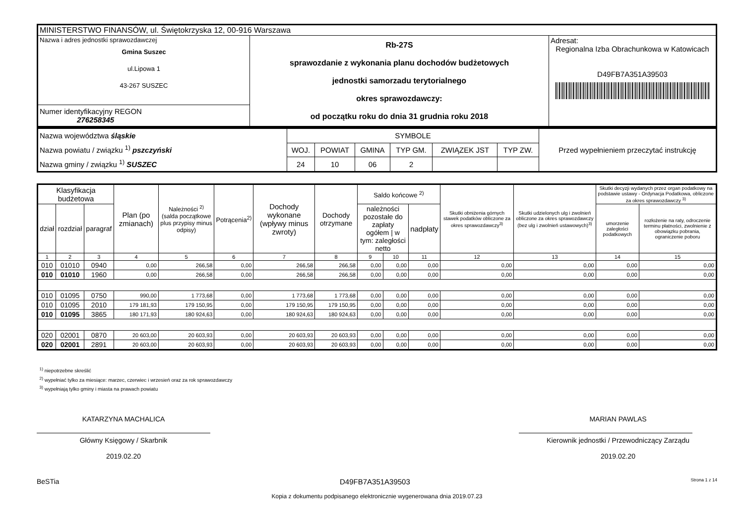| MINISTERSTWO FINANSÓW, ul. Świętokrzyska 12, 00-916 Warszawa | | |
| Nazwa i adres jednostki sprawozdawczej Gmina Suszec ul.Lipowa 1 43-267 SUSZEC | Rb-27S sprawozdanie z wykonania planu dochodów budżetowych jednostki samorzadu terytorialnego okres sprawozdawczy: od początku roku do dnia 31 grudnia roku 2018 | Adresat: Regionalna Izba Obrachunkowa w Katowicach D49FB7A351A39503 |
| Numer identyfikacyjny REGON 276258345 | | |
| Nazwa województwa śląskie Nazwa powiatu / związku <sup>1)</sup> pszczyński Nazwa gminy / związku <sup>1)</sup> SUSZEC | SYMBOLE | | | | | | Przed wypełnieniem przeczytać instrukcję |
| | WOJ. | POWIAT | GMINA | TYP GM. | ZWIĄZEK JST | TYP ZW. | |
| | 24 | 10 | 06 | 2 | | | |
| Klasyfikacja budżetowa | | | Plan (po zmianach) | Należności <sup>2)</sup> (salda początkowe plus przypisy minus odpisy) | Potrącenia<sup>2)</sup> | Dochody wykonane (wpływy minus zwroty) | Dochody otrzymane | Saldo końcowe <sup>2)</sup> | | | Skutki obniżenia górnych stawek podatków obliczone za okres sprawozdawczy<sup>3)</sup> | Skutki udzielonych ulg i zwolnień obliczone za okres sprawozdawczy (bez ulg i zwolnień ustawowych)<sup>3)</sup> | Skutki decyzji wydanych przez organ podatkowy na podstawie ustawy - Ordynacja Podatkowa, obliczone za okres sprawozdawczy <sup>3)</sup> | |
| --- | --- | --- | --- | --- | --- | --- | --- | --- | --- | --- | --- | --- | --- | --- |
| dział | rozdział | paragraf | | | | | | należności pozostałe do zapłaty ogółem / w tym: zaległości netto | | nadpłaty | | | umorzenie zaległości podatkowych | rozłożenie na raty, odroczenie terminu płatności, zwolnienie z obowiązku pobrania, ograniczenie poboru |
| 1 | 2 | 3 | 4 | 5 | 6 | 7 | 8 | 9 | 10 | 11 | 12 | 13 | 14 | 15 |
| 010 | 01010 | 0940 | 0,00 | 266,58 | 0,00 | 266,58 | 266,58 | 0,00 | 0,00 | 0,00 | 0,00 | 0,00 | 0,00 | 0,00 |
| 010 | 01010 | 1960 | 0,00 | 266,58 | 0,00 | 266,58 | 266,58 | 0,00 | 0,00 | 0,00 | 0,00 | 0,00 | 0,00 | 0,00 |
| 010 | 01095 | 0750 | 990,00 | 1 773,68 | 0,00 | 1 773,68 | 1 773,68 | 0,00 | 0,00 | 0,00 | 0,00 | 0,00 | 0,00 | 0,00 |
| 010 | 01095 | 2010 | 179 181,93 | 179 150,95 | 0,00 | 179 150,95 | 179 150,95 | 0,00 | 0,00 | 0,00 | 0,00 | 0,00 | 0,00 | 0,00 |
| 010 | 01095 | 3865 | 180 171,93 | 180 924,63 | 0,00 | 180 924,63 | 180 924,63 | 0,00 | 0,00 | 0,00 | 0,00 | 0,00 | 0,00 | 0,00 |
| 020 | 02001 | 0870 | 20 603,00 | 20 603,93 | 0,00 | 20 603,93 | 20 603,93 | 0,00 | 0,00 | 0,00 | 0,00 | 0,00 | 0,00 | 0,00 |
| 020 | 02001 | 2891 | 20 603,00 | 20 603,93 | 0,00 | 20 603,93 | 20 603,93 | 0,00 | 0,00 | 0,00 | 0,00 | 0,00 | 0,00 | 0,00 |
<sup>1)</sup> niepotrzebne skreślić
<sup>2)</sup> wypełniać tylko za miesiące: marzec, czerwiec i wrzesień oraz za rok sprawozdawczy
<sup>3)</sup> wypełniają tylko gminy i miasta na prawach powiatu
KATARZYNA MACHALICA
Główny Księgowy / Skarbnik
2019.02.20
MARIAN PAWLAS
Kierownik jednostki / Przewodniczący Zarządu
2019.02.20
BeSTia D49FB7A351A39503 Strona 1 z 14
Kopia z dokumentu podpisanego elektronicznie wygenerowana dnia 2019.07.23